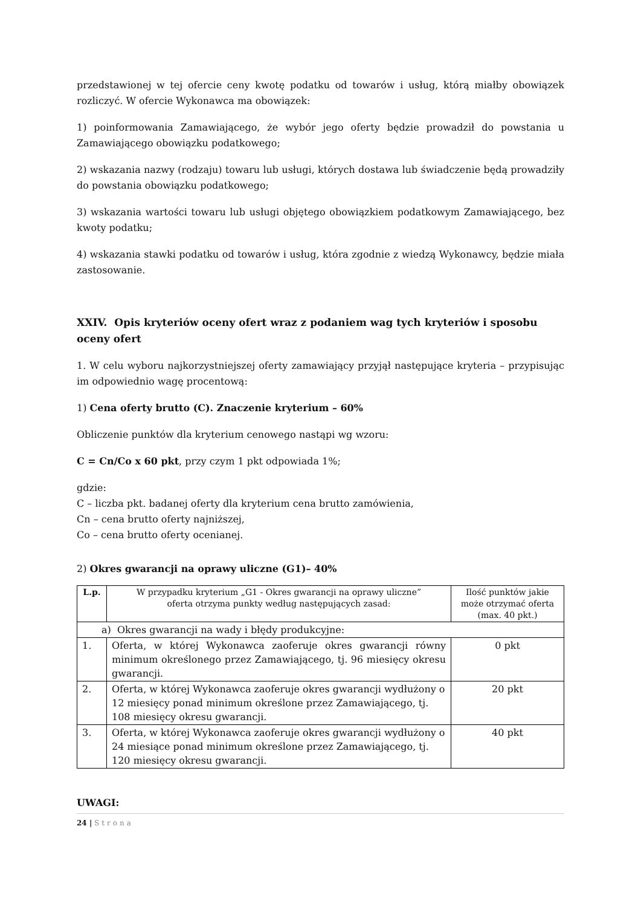przedstawionej w tej ofercie ceny kwotę podatku od towarów i usług, którą miałby obowiązek rozliczyć. W ofercie Wykonawca ma obowiązek:
1) poinformowania Zamawiającego, że wybór jego oferty będzie prowadził do powstania u Zamawiającego obowiązku podatkowego;
2) wskazania nazwy (rodzaju) towaru lub usługi, których dostawa lub świadczenie będą prowadziły do powstania obowiązku podatkowego;
3) wskazania wartości towaru lub usługi objętego obowiązkiem podatkowym Zamawiającego, bez kwoty podatku;
4) wskazania stawki podatku od towarów i usług, która zgodnie z wiedzą Wykonawcy, będzie miała zastosowanie.
XXIV. Opis kryteriów oceny ofert wraz z podaniem wag tych kryteriów i sposobu oceny ofert
1. W celu wyboru najkorzystniejszej oferty zamawiający przyjął następujące kryteria – przypisując im odpowiednio wagę procentową:
1) Cena oferty brutto (C). Znaczenie kryterium – 60%
Obliczenie punktów dla kryterium cenowego nastąpi wg wzoru:
C = Cn/Co x 60 pkt, przy czym 1 pkt odpowiada 1%;
gdzie:
C – liczba pkt. badanej oferty dla kryterium cena brutto zamówienia,
Cn – cena brutto oferty najniższej,
Co – cena brutto oferty ocenianej.
2) Okres gwarancji na oprawy uliczne (G1)– 40%
| L.p. | W przypadku kryterium „G1 - Okres gwarancji na oprawy uliczne” oferta otrzyma punkty według następujących zasad: | Ilość punktów jakie może otrzymać oferta (max. 40 pkt.) |
| --- | --- | --- |
| a) Okres gwarancji na wady i błędy produkcyjne: | | |
| 1. | Oferta, w której Wykonawca zaoferuje okres gwarancji równy minimum określonego przez Zamawiającego, tj. 96 miesięcy okresu gwarancji. | 0 pkt |
| 2. | Oferta, w której Wykonawca zaoferuje okres gwarancji wydłużony o 12 miesięcy ponad minimum określone przez Zamawiającego, tj. 108 miesięcy okresu gwarancji. | 20 pkt |
| 3. | Oferta, w której Wykonawca zaoferuje okres gwarancji wydłużony o 24 miesiące ponad minimum określone przez Zamawiającego, tj. 120 miesięcy okresu gwarancji. | 40 pkt |
UWAGI:
24 | Strona